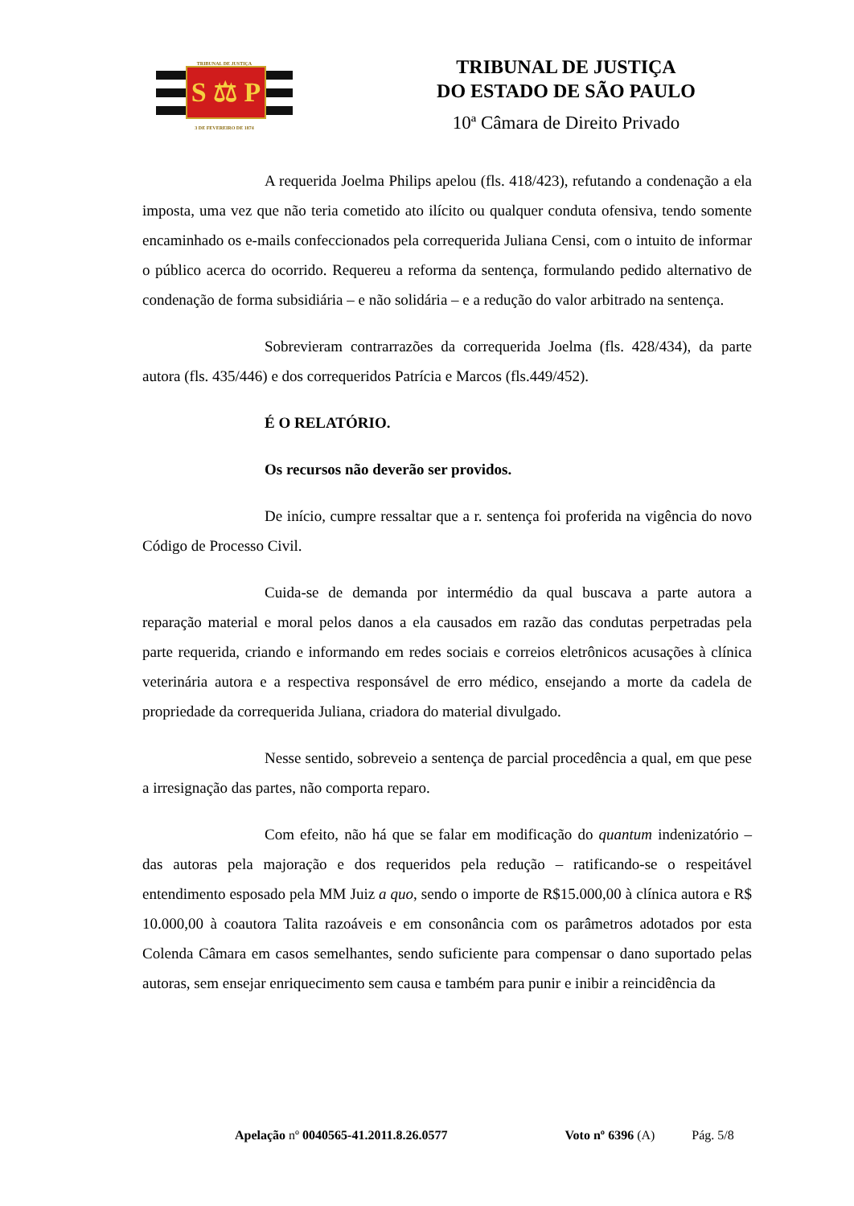TRIBUNAL DE JUSTIÇA
S ⚖ P
3 DE FEVEREIRO DE 1874
TRIBUNAL DE JUSTIÇA
DO ESTADO DE SÃO PAULO
10ª Câmara de Direito Privado
A requerida Joelma Philips apelou (fls. 418/423), refutando a condenação a ela imposta, uma vez que não teria cometido ato ilícito ou qualquer conduta ofensiva, tendo somente encaminhado os e-mails confeccionados pela correquerida Juliana Censi, com o intuito de informar o público acerca do ocorrido. Requereu a reforma da sentença, formulando pedido alternativo de condenação de forma subsidiária – e não solidária – e a redução do valor arbitrado na sentença.
Sobrevieram contrarrazões da correquerida Joelma (fls. 428/434), da parte autora (fls. 435/446) e dos correqueridos Patrícia e Marcos (fls.449/452).
É O RELATÓRIO.
Os recursos não deverão ser providos.
De início, cumpre ressaltar que a r. sentença foi proferida na vigência do novo Código de Processo Civil.
Cuida-se de demanda por intermédio da qual buscava a parte autora a reparação material e moral pelos danos a ela causados em razão das condutas perpetradas pela parte requerida, criando e informando em redes sociais e correios eletrônicos acusações à clínica veterinária autora e a respectiva responsável de erro médico, ensejando a morte da cadela de propriedade da correquerida Juliana, criadora do material divulgado.
Nesse sentido, sobreveio a sentença de parcial procedência a qual, em que pese a irresignação das partes, não comporta reparo.
Com efeito, não há que se falar em modificação do quantum indenizatório – das autoras pela majoração e dos requeridos pela redução – ratificando-se o respeitável entendimento esposado pela MM Juiz a quo, sendo o importe de R$15.000,00 à clínica autora e R$ 10.000,00 à coautora Talita razoáveis e em consonância com os parâmetros adotados por esta Colenda Câmara em casos semelhantes, sendo suficiente para compensar o dano suportado pelas autoras, sem ensejar enriquecimento sem causa e também para punir e inibir a reincidência da
Apelação nº 0040565-41.2011.8.26.0577 Voto nº 6396 (A) Pág. 5/8